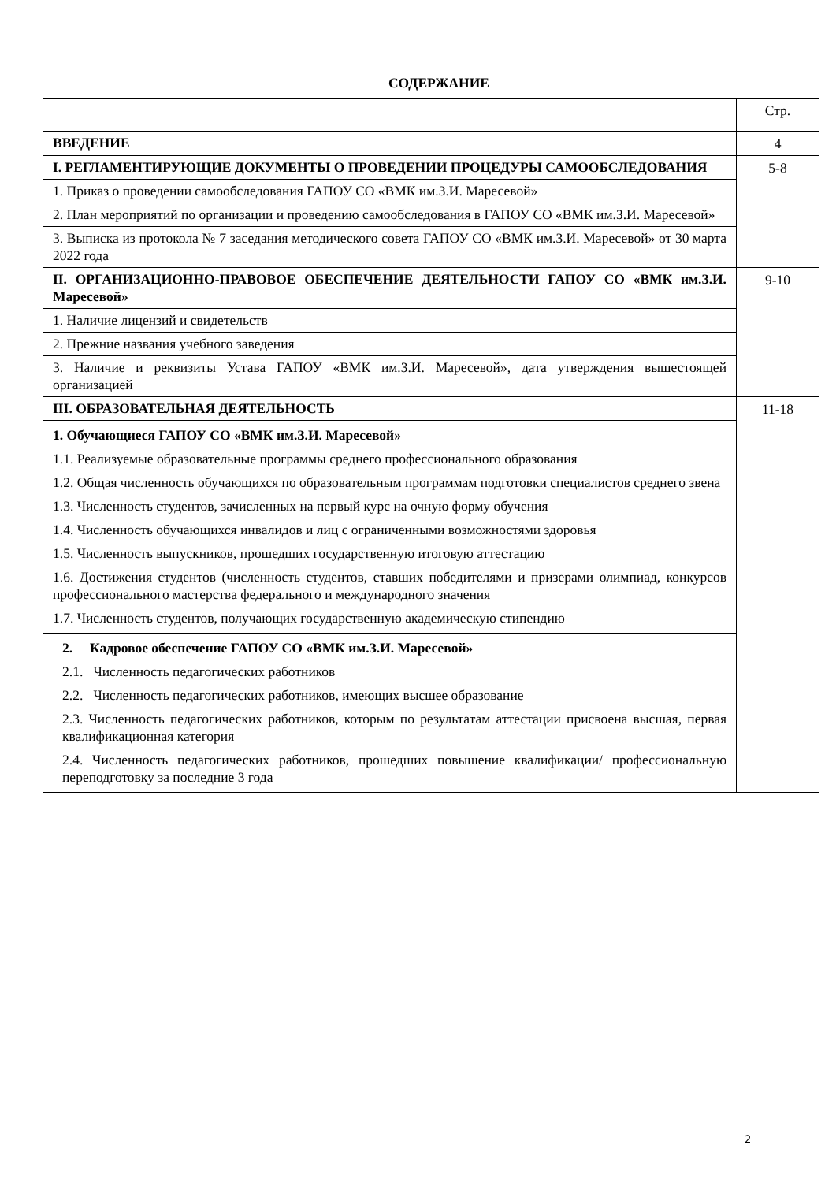СОДЕРЖАНИЕ
| | Стр. |
| ВВЕДЕНИЕ | 4 |
| I. РЕГЛАМЕНТИРУЮЩИЕ ДОКУМЕНТЫ О ПРОВЕДЕНИИ ПРОЦЕДУРЫ САМООБСЛЕДОВАНИЯ | 5-8 |
| 1. Приказ о проведении самообследования ГАПОУ СО «ВМК им.З.И. Маресевой» | |
| 2. План мероприятий по организации и проведению самообследования в ГАПОУ СО «ВМК им.З.И. Маресевой» | |
| 3. Выписка из протокола № 7 заседания методического совета ГАПОУ СО «ВМК им.З.И. Маресевой» от 30 марта 2022 года | |
| II. ОРГАНИЗАЦИОННО-ПРАВОВОЕ ОБЕСПЕЧЕНИЕ ДЕЯТЕЛЬНОСТИ ГАПОУ СО «ВМК им.З.И. Маресевой» | 9-10 |
| 1. Наличие лицензий и свидетельств | |
| 2. Прежние названия учебного заведения | |
| 3. Наличие и реквизиты Устава ГАПОУ «ВМК им.З.И. Маресевой», дата утверждения вышестоящей организацией | |
| III. ОБРАЗОВАТЕЛЬНАЯ ДЕЯТЕЛЬНОСТЬ | 11-18 |
| 1. Обучающиеся ГАПОУ СО «ВМК им.З.И. Маресевой» 1.1. Реализуемые образовательные программы среднего профессионального образования 1.2. Общая численность обучающихся по образовательным программам подготовки специалистов среднего звена 1.3. Численность студентов, зачисленных на первый курс на очную форму обучения 1.4. Численность обучающихся инвалидов и лиц с ограниченными возможностями здоровья 1.5. Численность выпускников, прошедших государственную итоговую аттестацию 1.6. Достижения студентов (численность студентов, ставших победителями и призерами олимпиад, конкурсов профессионального мастерства федерального и международного значения 1.7. Численность студентов, получающих государственную академическую стипендию | |
| 2. Кадровое обеспечение ГАПОУ СО «ВМК им.З.И. Маресевой» 2.1. Численность педагогических работников 2.2. Численность педагогических работников, имеющих высшее образование 2.3. Численность педагогических работников, которым по результатам аттестации присвоена высшая, первая квалификационная категория 2.4. Численность педагогических работников, прошедших повышение квалификации/ профессиональную переподготовку за последние 3 года | |
2